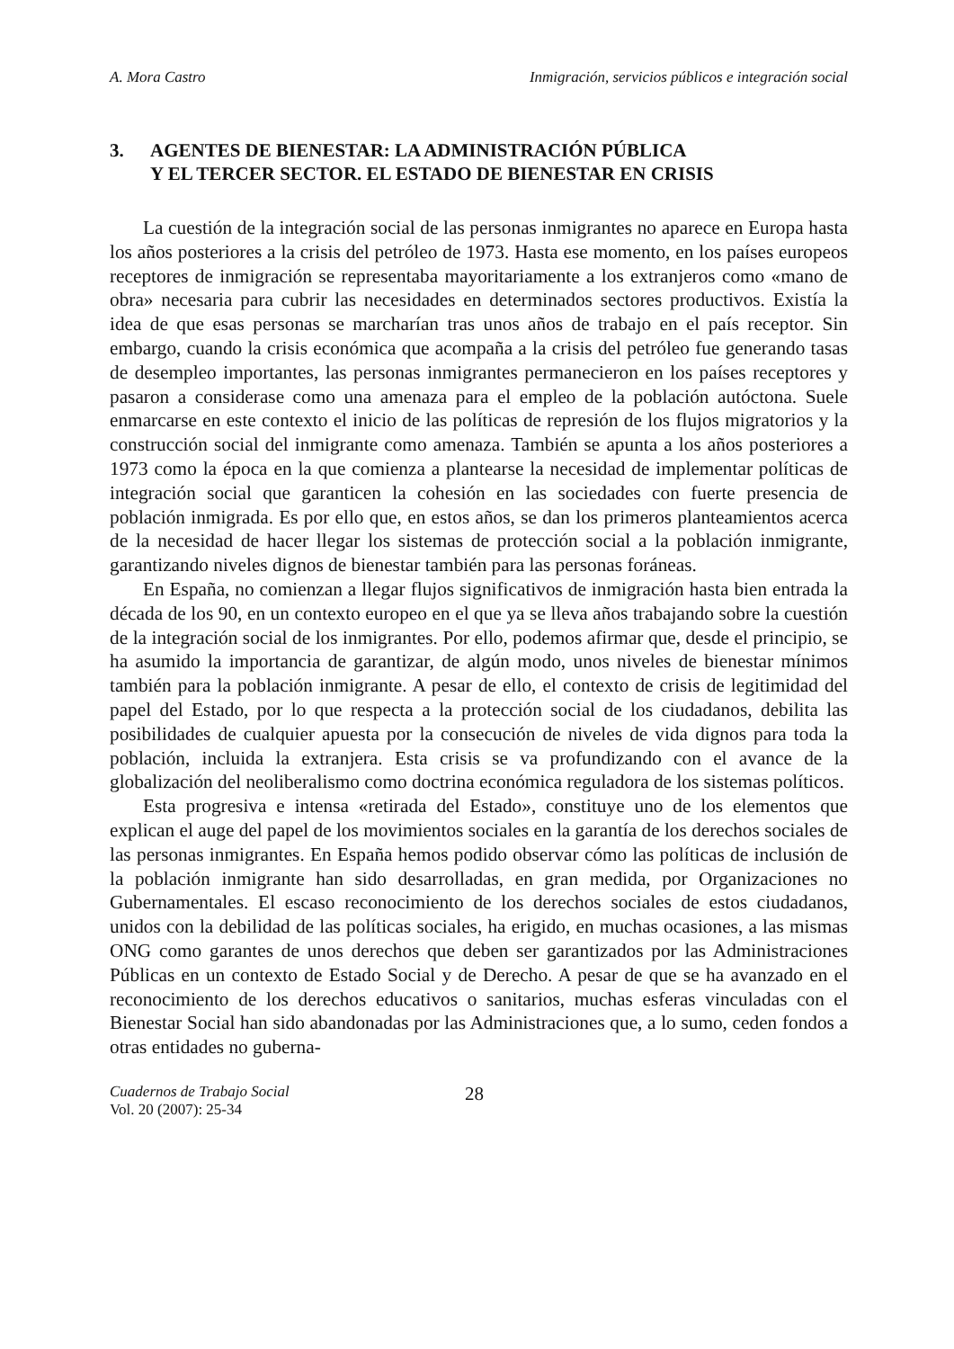A. Mora Castro Inmigración, servicios públicos e integración social
3. AGENTES DE BIENESTAR: LA ADMINISTRACIÓN PÚBLICA
Y EL TERCER SECTOR. EL ESTADO DE BIENESTAR EN CRISIS
La cuestión de la integración social de las personas inmigrantes no aparece en Europa hasta los años posteriores a la crisis del petróleo de 1973. Hasta ese momento, en los países europeos receptores de inmigración se representaba mayoritariamente a los extranjeros como «mano de obra» necesaria para cubrir las necesidades en determinados sectores productivos. Existía la idea de que esas personas se marcharían tras unos años de trabajo en el país receptor. Sin embargo, cuando la crisis económica que acompaña a la crisis del petróleo fue generando tasas de desempleo importantes, las personas inmigrantes permanecieron en los países receptores y pasaron a considerase como una amenaza para el empleo de la población autóctona. Suele enmarcarse en este contexto el inicio de las políticas de represión de los flujos migratorios y la construcción social del inmigrante como amenaza. También se apunta a los años posteriores a 1973 como la época en la que comienza a plantearse la necesidad de implementar políticas de integración social que garanticen la cohesión en las sociedades con fuerte presencia de población inmigrada. Es por ello que, en estos años, se dan los primeros planteamientos acerca de la necesidad de hacer llegar los sistemas de protección social a la población inmigrante, garantizando niveles dignos de bienestar también para las personas foráneas.
En España, no comienzan a llegar flujos significativos de inmigración hasta bien entrada la década de los 90, en un contexto europeo en el que ya se lleva años trabajando sobre la cuestión de la integración social de los inmigrantes. Por ello, podemos afirmar que, desde el principio, se ha asumido la importancia de garantizar, de algún modo, unos niveles de bienestar mínimos también para la población inmigrante. A pesar de ello, el contexto de crisis de legitimidad del papel del Estado, por lo que respecta a la protección social de los ciudadanos, debilita las posibilidades de cualquier apuesta por la consecución de niveles de vida dignos para toda la población, incluida la extranjera. Esta crisis se va profundizando con el avance de la globalización del neoliberalismo como doctrina económica reguladora de los sistemas políticos.
Esta progresiva e intensa «retirada del Estado», constituye uno de los elementos que explican el auge del papel de los movimientos sociales en la garantía de los derechos sociales de las personas inmigrantes. En España hemos podido observar cómo las políticas de inclusión de la población inmigrante han sido desarrolladas, en gran medida, por Organizaciones no Gubernamentales. El escaso reconocimiento de los derechos sociales de estos ciudadanos, unidos con la debilidad de las políticas sociales, ha erigido, en muchas ocasiones, a las mismas ONG como garantes de unos derechos que deben ser garantizados por las Administraciones Públicas en un contexto de Estado Social y de Derecho. A pesar de que se ha avanzado en el reconocimiento de los derechos educativos o sanitarios, muchas esferas vinculadas con el Bienestar Social han sido abandonadas por las Administraciones que, a lo sumo, ceden fondos a otras entidades no guberna-
Cuadernos de Trabajo Social
Vol. 20 (2007): 25-34
28